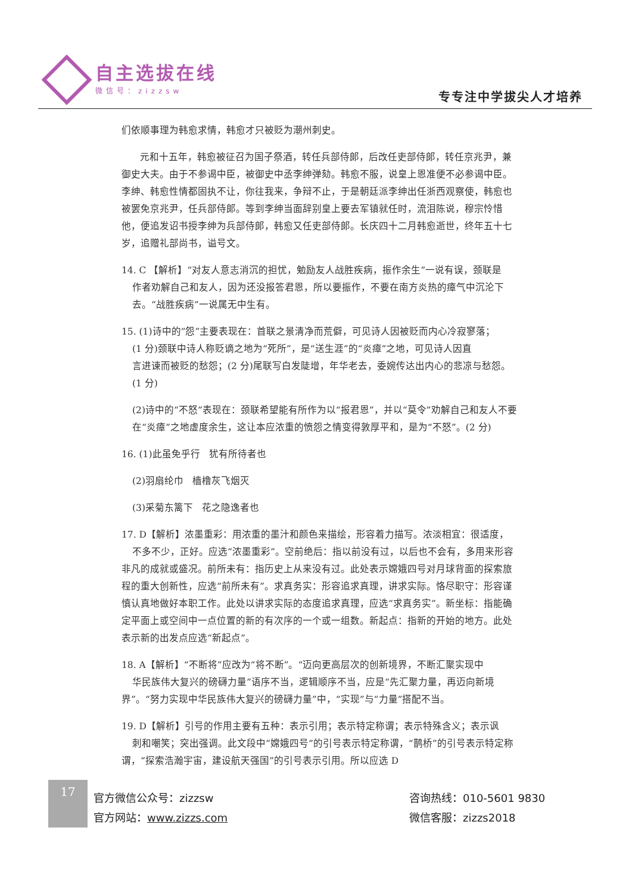自主选拔在线
微信号：zizzsw
专专注中学拔尖人才培养
们依顺事理为韩愈求情，韩愈才只被贬为潮州刺史。
  元和十五年，韩愈被征召为国子祭酒，转任兵部侍郎，后改任吏部侍郎，转任京兆尹，兼御史大夫。由于不参谒中臣，被御史中丞李绅弹劾。韩愈不服，说皇上恩准便不必参谒中臣。李绅、韩愈性情都固执不让，你往我来，争辩不止，于是朝廷派李绅出任浙西观察使，韩愈也被罢免京兆尹，任兵部侍郎。等到李绅当面辞别皇上要去军镇就任时，流泪陈说，穆宗怜惜他，便追发诏书授李绅为兵部侍郎，韩愈又任吏部侍郎。长庆四十二月韩愈逝世，终年五十七岁，追赠礼部尚书，谥号文。
14. C 【解析】“对友人意志消沉的担忧，勉励友人战胜疾病，振作余生”一说有误，颈联是
作者劝解自己和友人，因为还没报答君恩，所以要振作，不要在南方炎热的瘴气中沉沦下
去。“战胜疾病”一说属无中生有。
15. (1)诗中的“怨”主要表现在：首联之景清净而荒僻，可见诗人因被贬而内心冷寂寥落；
(1 分)颈联中诗人称贬谪之地为“死所”，是“送生涯”的“炎瘴”之地，可见诗人因直
言进谏而被贬的愁怨；(2 分)尾联写白发陡增，年华老去，委婉传达出内心的悲凉与愁怨。
(1 分)
(2)诗中的“不怒”表现在：颈联希望能有所作为以“报君恩”，并以“莫令”劝解自己和友人不要在“炎瘴”之地虚度余生，这让本应浓重的愤怨之情变得敦厚平和，是为“不怒”。(2 分)
16. (1)此虽免乎行 犹有所待者也
(2)羽扇纶巾 樯橹灰飞烟灭
(3)采菊东篱下 花之隐逸者也
17. D【解析】浓墨重彩：用浓重的墨汁和颜色来描绘，形容着力描写。浓淡相宜：很适度，
不多不少，正好。应选“浓墨重彩”。空前绝后：指以前没有过，以后也不会有，多用来形容非凡的成就或盛况。前所未有：指历史上从来没有过。此处表示嫦娥四号对月球背面的探索旅程的重大创新性，应选“前所未有”。求真务实：形容追求真理，讲求实际。恪尽职守：形容谨慎认真地做好本职工作。此处以讲求实际的态度追求真理，应选“求真务实”。新坐标：指能确定平面上或空间中一点位置的新的有次序的一个或一组数。新起点：指新的开始的地方。此处表示新的出发点应选“新起点”。
18. A【解析】“不断将”应改为“将不断”。“迈向更高层次的创新境界，不断汇聚实现中
华民族伟大复兴的磅礴力量”语序不当，逻辑顺序不当，应是“先汇聚力量，再迈向新境界”。“努力实现中华民族伟大复兴的磅礴力量”中，“实现”与“力量”搭配不当。
19. D【解析】引号的作用主要有五种：表示引用；表示特定称谓；表示特殊含义；表示讽
刺和嘲笑；突出强调。此文段中“嫦娥四号”的引号表示特定称谓，“鹊桥”的引号表示特定称谓，“探索浩瀚宇宙，建设航天强国”的引号表示引用。所以应选 D
17
官方微信公众号：zizzsw
官方网站：www.zizzs.com
咨询热线：010-5601 9830
微信客服：zizzs2018